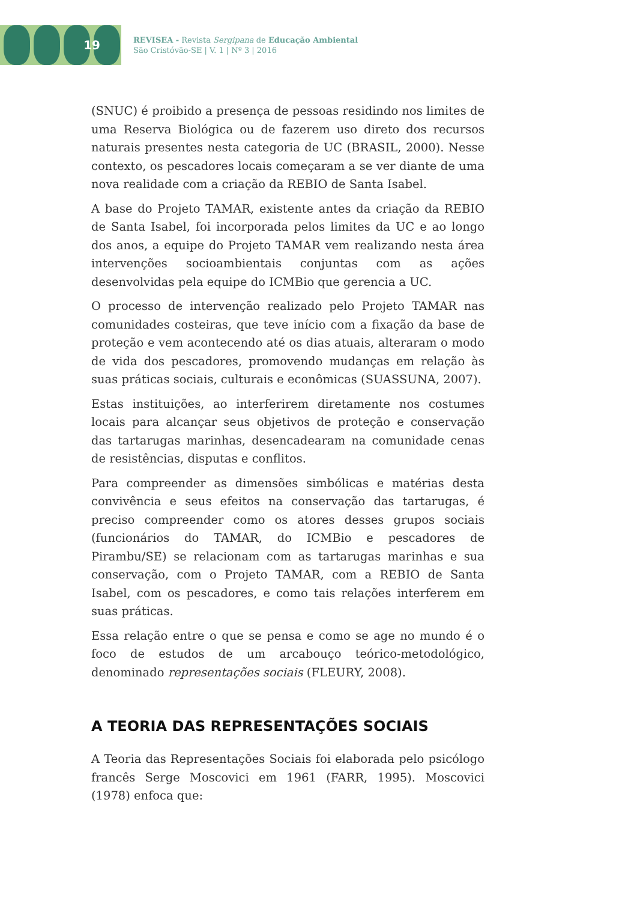19
REVISEA - Revista Sergipana de Educação Ambiental
São Cristóvão-SE | V. 1 | Nº 3 | 2016
(SNUC) é proibido a presença de pessoas residindo nos limites de uma Reserva Biológica ou de fazerem uso direto dos recursos naturais presentes nesta categoria de UC (BRASIL, 2000). Nesse contexto, os pescadores locais começaram a se ver diante de uma nova realidade com a criação da REBIO de Santa Isabel.
A base do Projeto TAMAR, existente antes da criação da REBIO de Santa Isabel, foi incorporada pelos limites da UC e ao longo dos anos, a equipe do Projeto TAMAR vem realizando nesta área intervenções socioambientais conjuntas com as ações desenvolvidas pela equipe do ICMBio que gerencia a UC.
O processo de intervenção realizado pelo Projeto TAMAR nas comunidades costeiras, que teve início com a fixação da base de proteção e vem acontecendo até os dias atuais, alteraram o modo de vida dos pescadores, promovendo mudanças em relação às suas práticas sociais, culturais e econômicas (SUASSUNA, 2007).
Estas instituições, ao interferirem diretamente nos costumes locais para alcançar seus objetivos de proteção e conservação das tartarugas marinhas, desencadearam na comunidade cenas de resistências, disputas e conflitos.
Para compreender as dimensões simbólicas e matérias desta convivência e seus efeitos na conservação das tartarugas, é preciso compreender como os atores desses grupos sociais (funcionários do TAMAR, do ICMBio e pescadores de Pirambu/SE) se relacionam com as tartarugas marinhas e sua conservação, com o Projeto TAMAR, com a REBIO de Santa Isabel, com os pescadores, e como tais relações interferem em suas práticas.
Essa relação entre o que se pensa e como se age no mundo é o foco de estudos de um arcabouço teórico-metodológico, denominado representações sociais (FLEURY, 2008).
A TEORIA DAS REPRESENTAÇÕES SOCIAIS
A Teoria das Representações Sociais foi elaborada pelo psicólogo francês Serge Moscovici em 1961 (FARR, 1995). Moscovici (1978) enfoca que: